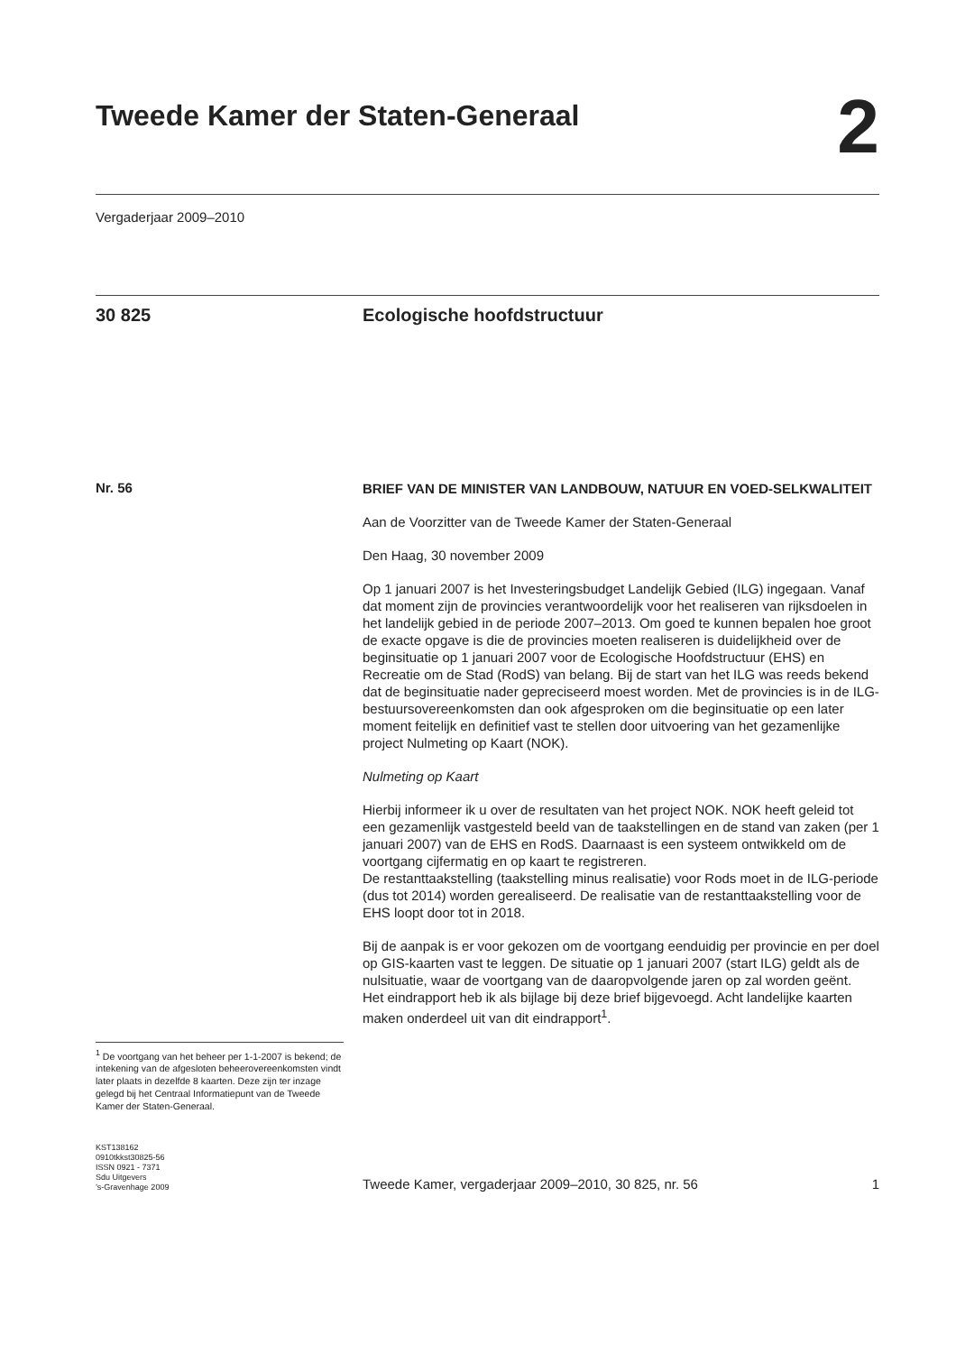Tweede Kamer der Staten-Generaal
2
Vergaderjaar 2009–2010
30 825 Ecologische hoofdstructuur
Nr. 56
<sup>1</sup> De voortgang van het beheer per 1-1-2007 is bekend; de intekening van de afgesloten beheerovereenkomsten vindt later plaats in dezelfde 8 kaarten. Deze zijn ter inzage gelegd bij het Centraal Informatiepunt van de Tweede Kamer der Staten-Generaal.
BRIEF VAN DE MINISTER VAN LANDBOUW, NATUUR EN VOED-SELKWALITEIT
Aan de Voorzitter van de Tweede Kamer der Staten-Generaal
Den Haag, 30 november 2009
Op 1 januari 2007 is het Investeringsbudget Landelijk Gebied (ILG) ingegaan. Vanaf dat moment zijn de provincies verantwoordelijk voor het realiseren van rijksdoelen in het landelijk gebied in de periode 2007–2013. Om goed te kunnen bepalen hoe groot de exacte opgave is die de provincies moeten realiseren is duidelijkheid over de beginsituatie op 1 januari 2007 voor de Ecologische Hoofdstructuur (EHS) en Recreatie om de Stad (RodS) van belang. Bij de start van het ILG was reeds bekend dat de beginsituatie nader gepreciseerd moest worden. Met de provincies is in de ILG-bestuursovereenkomsten dan ook afgesproken om die beginsituatie op een later moment feitelijk en definitief vast te stellen door uitvoering van het gezamenlijke project Nulmeting op Kaart (NOK).
Nulmeting op Kaart
Hierbij informeer ik u over de resultaten van het project NOK. NOK heeft geleid tot een gezamenlijk vastgesteld beeld van de taakstellingen en de stand van zaken (per 1 januari 2007) van de EHS en RodS. Daarnaast is een systeem ontwikkeld om de voortgang cijfermatig en op kaart te registreren.
De restanttaakstelling (taakstelling minus realisatie) voor Rods moet in de ILG-periode (dus tot 2014) worden gerealiseerd. De realisatie van de restanttaakstelling voor de EHS loopt door tot in 2018.
Bij de aanpak is er voor gekozen om de voortgang eenduidig per provincie en per doel op GIS-kaarten vast te leggen. De situatie op 1 januari 2007 (start ILG) geldt als de nulsituatie, waar de voortgang van de daaropvolgende jaren op zal worden geënt.
Het eindrapport heb ik als bijlage bij deze brief bijgevoegd. Acht landelijke kaarten maken onderdeel uit van dit eindrapport<sup>1</sup>.
KST138162
0910tkkst30825-56
ISSN 0921 - 7371
Sdu Uitgevers
’s-Gravenhage 2009
Tweede Kamer, vergaderjaar 2009–2010, 30 825, nr. 56 1